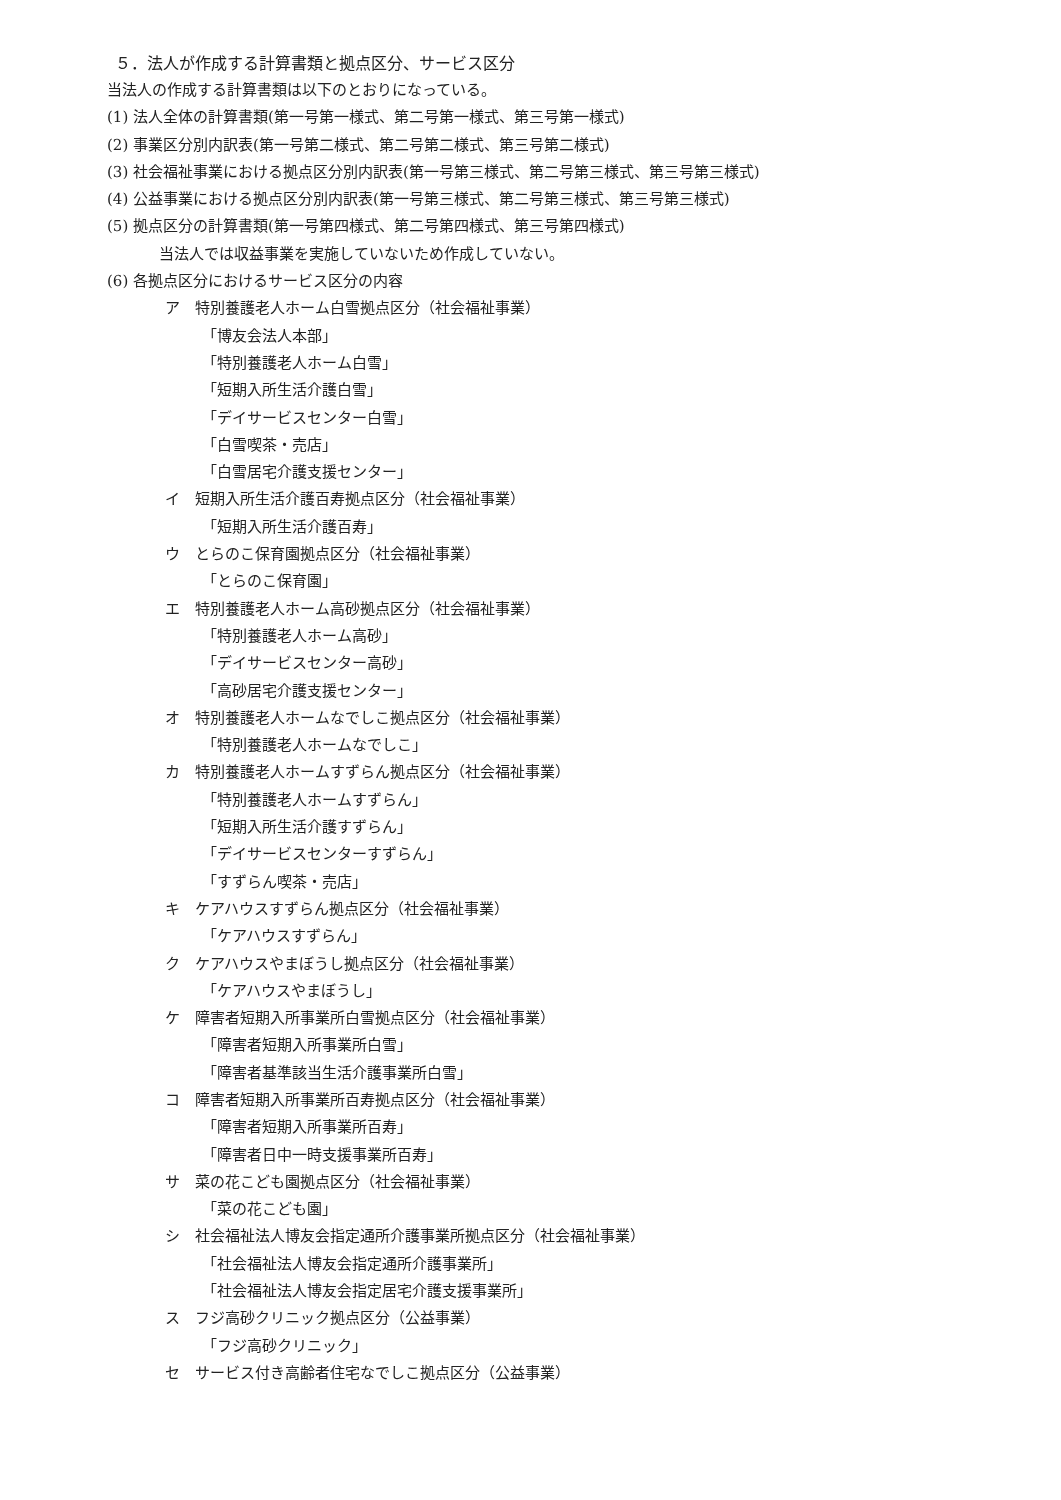５．法人が作成する計算書類と拠点区分、サービス区分
当法人の作成する計算書類は以下のとおりになっている。
(1) 法人全体の計算書類(第一号第一様式、第二号第一様式、第三号第一様式)
(2) 事業区分別内訳表(第一号第二様式、第二号第二様式、第三号第二様式)
(3) 社会福祉事業における拠点区分別内訳表(第一号第三様式、第二号第三様式、第三号第三様式)
(4) 公益事業における拠点区分別内訳表(第一号第三様式、第二号第三様式、第三号第三様式)
(5) 拠点区分の計算書類(第一号第四様式、第二号第四様式、第三号第四様式)
当法人では収益事業を実施していないため作成していない。
(6) 各拠点区分におけるサービス区分の内容
ア　特別養護老人ホーム白雪拠点区分（社会福祉事業）
「博友会法人本部」
「特別養護老人ホーム白雪」
「短期入所生活介護白雪」
「デイサービスセンター白雪」
「白雪喫茶・売店」
「白雪居宅介護支援センター」
イ　短期入所生活介護百寿拠点区分（社会福祉事業）
「短期入所生活介護百寿」
ウ　とらのこ保育園拠点区分（社会福祉事業）
「とらのこ保育園」
エ　特別養護老人ホーム高砂拠点区分（社会福祉事業）
「特別養護老人ホーム高砂」
「デイサービスセンター高砂」
「高砂居宅介護支援センター」
オ　特別養護老人ホームなでしこ拠点区分（社会福祉事業）
「特別養護老人ホームなでしこ」
カ　特別養護老人ホームすずらん拠点区分（社会福祉事業）
「特別養護老人ホームすずらん」
「短期入所生活介護すずらん」
「デイサービスセンターすずらん」
「すずらん喫茶・売店」
キ　ケアハウスすずらん拠点区分（社会福祉事業）
「ケアハウスすずらん」
ク　ケアハウスやまぼうし拠点区分（社会福祉事業）
「ケアハウスやまぼうし」
ケ　障害者短期入所事業所白雪拠点区分（社会福祉事業）
「障害者短期入所事業所白雪」
「障害者基準該当生活介護事業所白雪」
コ　障害者短期入所事業所百寿拠点区分（社会福祉事業）
「障害者短期入所事業所百寿」
「障害者日中一時支援事業所百寿」
サ　菜の花こども園拠点区分（社会福祉事業）
「菜の花こども園」
シ　社会福祉法人博友会指定通所介護事業所拠点区分（社会福祉事業）
「社会福祉法人博友会指定通所介護事業所」
「社会福祉法人博友会指定居宅介護支援事業所」
ス　フジ高砂クリニック拠点区分（公益事業）
「フジ高砂クリニック」
セ　サービス付き高齢者住宅なでしこ拠点区分（公益事業）